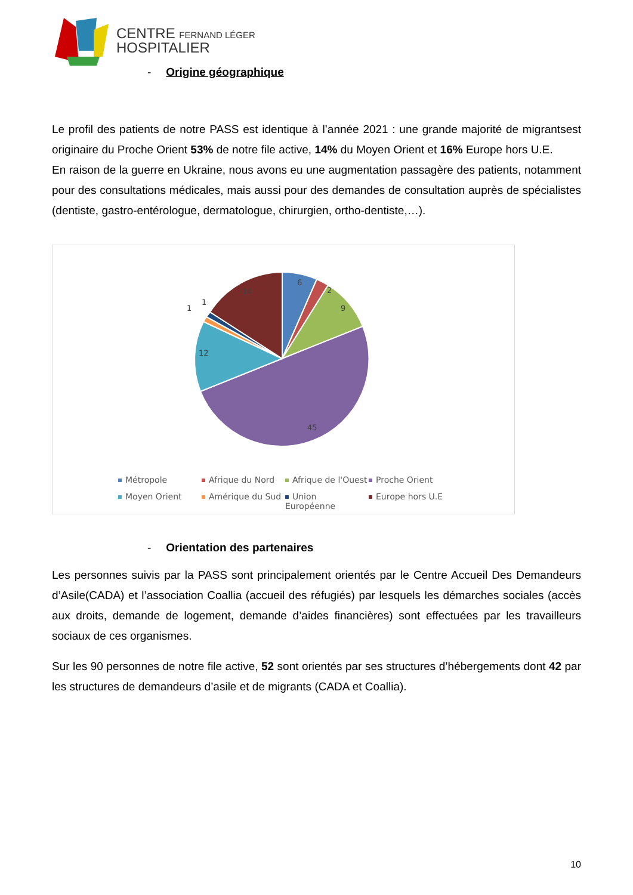CENTRE FERNAND LÉGER
HOSPITALIER
- Origine géographique
Le profil des patients de notre PASS est identique à l’année 2021 : une grande majorité de migrantsest originaire du Proche Orient 53% de notre file active, 14% du Moyen Orient et 16% Europe hors U.E.
En raison de la guerre en Ukraine, nous avons eu une augmentation passagère des patients, notamment pour des consultations médicales, mais aussi pour des demandes de consultation auprès de spécialistes (dentiste, gastro-entérologue, dermatologue, chirurgien, ortho-dentiste,…).
6
2
9
45
12
1
1
14
Métropole
Afrique du Nord
Afrique de l'Ouest
Proche Orient
Moyen Orient
Amérique du Sud
Union Européenne
Europe hors U.E
- Orientation des partenaires
Les personnes suivis par la PASS sont principalement orientés par le Centre Accueil Des Demandeurs d’Asile(CADA) et l’association Coallia (accueil des réfugiés) par lesquels les démarches sociales (accès aux droits, demande de logement, demande d’aides financières) sont effectuées par les travailleurs sociaux de ces organismes.
Sur les 90 personnes de notre file active, 52 sont orientés par ses structures d’hébergements dont 42 par les structures de demandeurs d’asile et de migrants (CADA et Coallia).
10